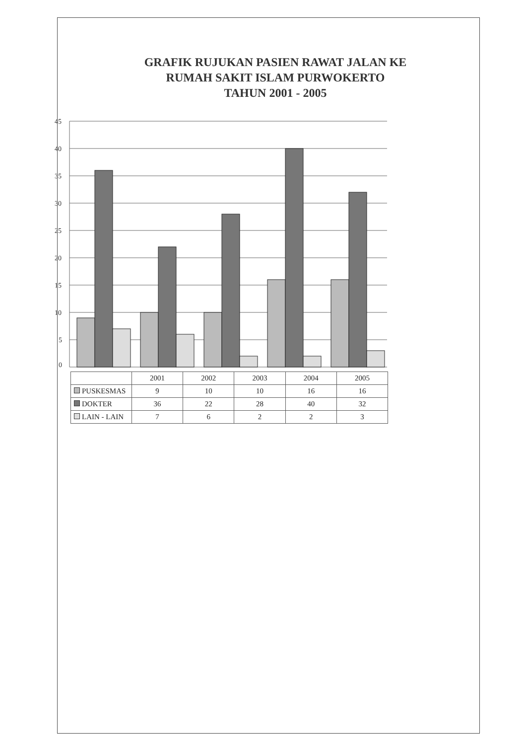GRAFIK RUJUKAN PASIEN RAWAT JALAN KE
RUMAH SAKIT ISLAM PURWOKERTO
TAHUN 2001 - 2005
45
40
35
30
25
20
15
10
5
0
| | 2001 | 2002 | 2003 | 2004 | 2005 |
| --- | --- | --- | --- | --- | --- |
| PUSKESMAS | 9 | 10 | 10 | 16 | 16 |
| DOKTER | 36 | 22 | 28 | 40 | 32 |
| LAIN - LAIN | 7 | 6 | 2 | 2 | 3 |